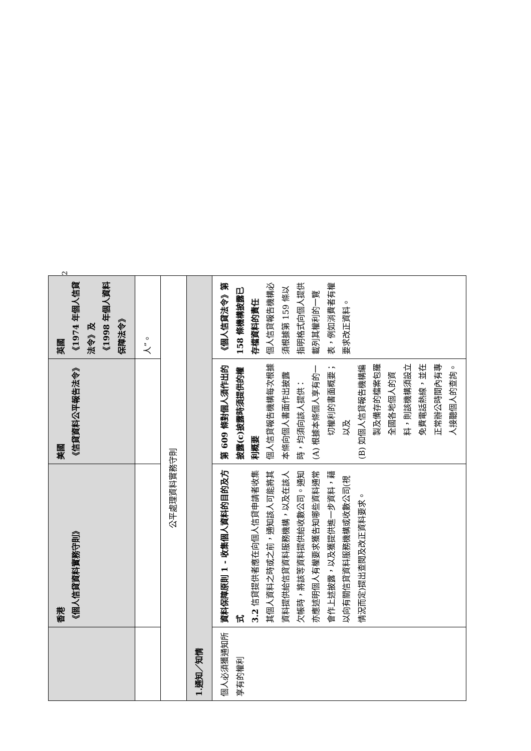| | 香港 《個人信貸資料實務守則》 | 美國 《信貸資料公平報告法令》 | 英國 《1974 年個人信貸法令》及 《1998 年個人資料保障法令》 |
| --- | --- | --- | --- |
| | | | 人”。 |
| 公平處理資料實務守則 | | | |
| 1.通知／知情 | | | |
| 個人必須獲通知所享有的權利 | 資料保障原則 1 - 收集個人資料的目的及方式 3.2 信貸提供者應在向個人信貸申請者收集其個人資料之時或之前，通知該人可能將其資料提供給信貸資料服務機構，以及在該人欠帳時，將該等資料提供給收數公司。通知亦應述明個人有權要求獲告知哪些資料通常會作上述披露，以及獲提供進一步資料，藉以向有關信貸資料服務機構或收數公司(視情況而定)提出查閱及改正資料要求。 | 第 609 條對個人須作出的披露(c)披露時須提供的權利概要 個人信貸報告機構每次根據本條向個人書面作出披露時，均須向該人提供： (A) 根據本條個人享有的一切權利的書面概要；以及 (B) 如個人信貸報告機構編製及備存的檔案包羅全國各地個人的資料，則該機構須設立免費電話熱線，並在正常辦公時間內有專人接聽個人的查詢。 | 《個人信貸法令》第 158 條機構披露已存檔資料的責任 個人信貸報告機構必須根據第 159 條以指明格式向個人提供載列其權利的一覽表，例如消費者有權要求改正資料。 |
2